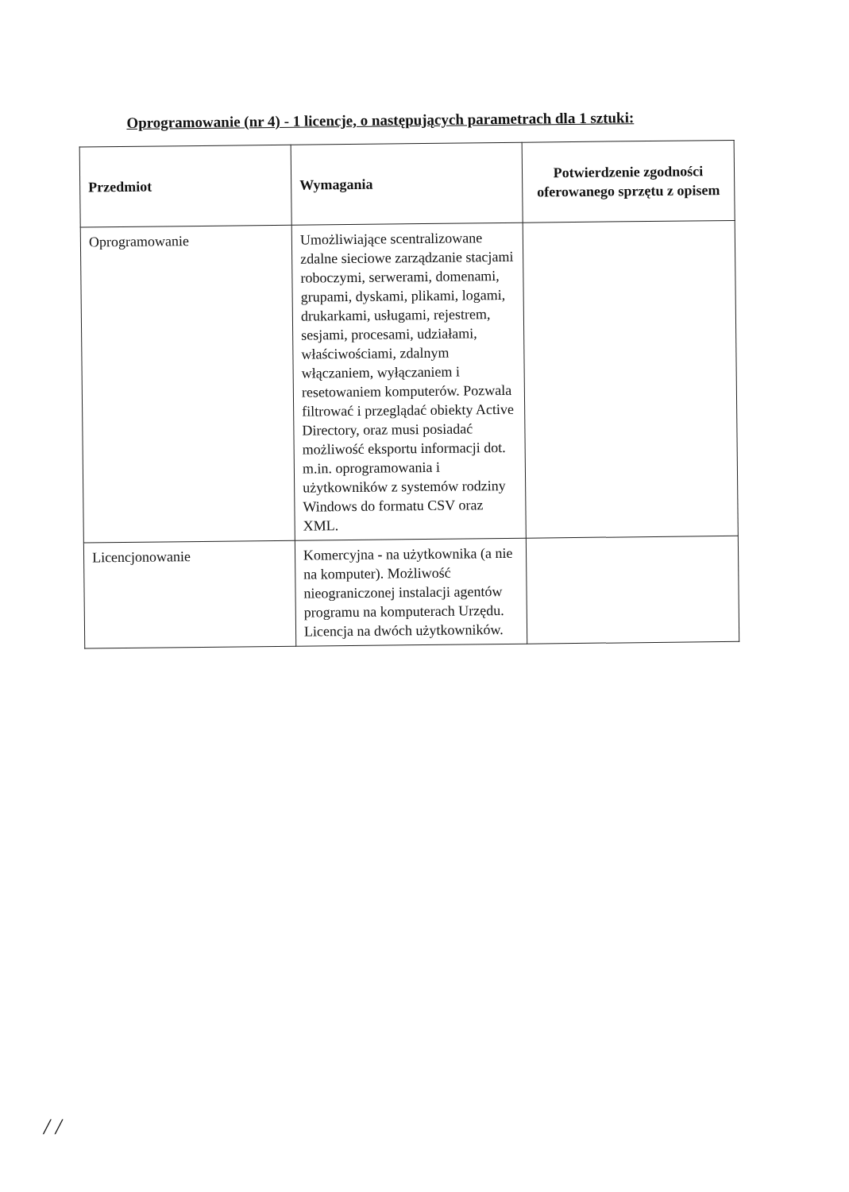Oprogramowanie (nr 4) - 1 licencje, o następujących parametrach dla 1 sztuki:
| Przedmiot | Wymagania | Potwierdzenie zgodności oferowanego sprzętu z opisem |
| --- | --- | --- |
| Oprogramowanie | Umożliwiające scentralizowane zdalne sieciowe zarządzanie stacjami roboczymi, serwerami, domenami, grupami, dyskami, plikami, logami, drukarkami, usługami, rejestrem, sesjami, procesami, udziałami, właściwościami, zdalnym włączaniem, wyłączaniem i resetowaniem komputerów. Pozwala filtrować i przeglądać obiekty Active Directory, oraz musi posiadać możliwość eksportu informacji dot. m.in. oprogramowania i użytkowników z systemów rodziny Windows do formatu CSV oraz XML. | |
| Licencjonowanie | Komercyjna - na użytkownika (a nie na komputer). Możliwość nieograniczonej instalacji agentów programu na komputerach Urzędu. Licencja na dwóch użytkowników. | |
/ /